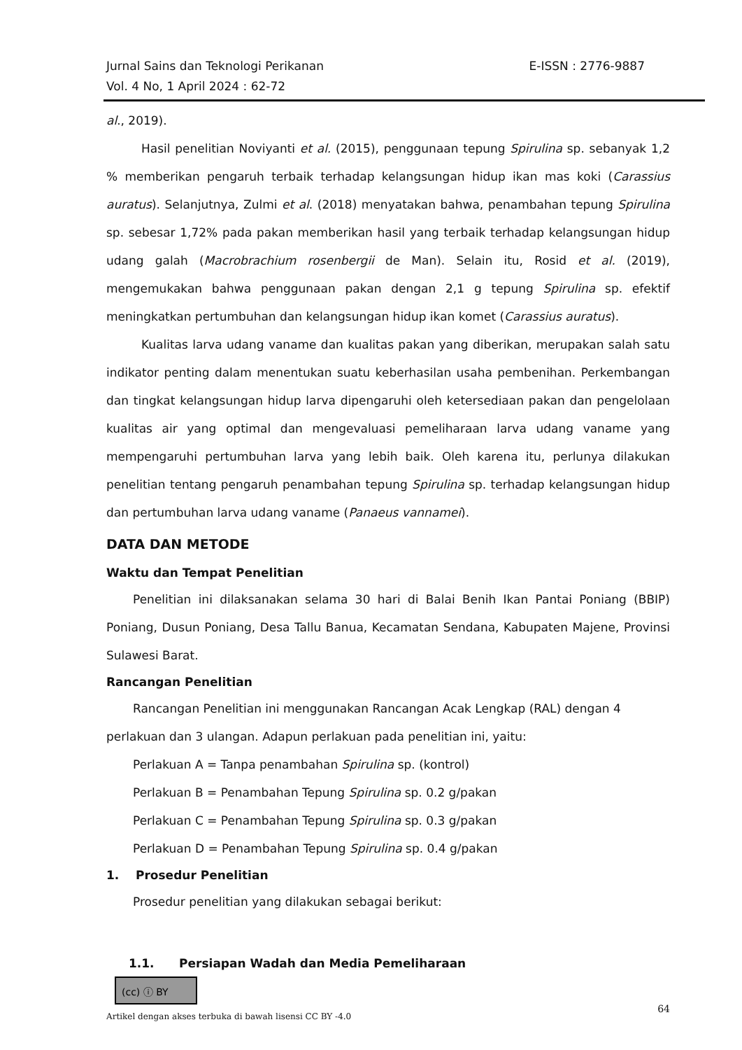E-ISSN : 2776-9887 Jurnal Sains dan Teknologi Perikanan
Vol. 4 No, 1 April 2024 : 62-72
al., 2019).
Hasil penelitian Noviyanti et al. (2015), penggunaan tepung Spirulina sp. sebanyak 1,2 % memberikan pengaruh terbaik terhadap kelangsungan hidup ikan mas koki (Carassius auratus). Selanjutnya, Zulmi et al. (2018) menyatakan bahwa, penambahan tepung Spirulina sp. sebesar 1,72% pada pakan memberikan hasil yang terbaik terhadap kelangsungan hidup udang galah (Macrobrachium rosenbergii de Man). Selain itu, Rosid et al. (2019), mengemukakan bahwa penggunaan pakan dengan 2,1 g tepung Spirulina sp. efektif meningkatkan pertumbuhan dan kelangsungan hidup ikan komet (Carassius auratus).
Kualitas larva udang vaname dan kualitas pakan yang diberikan, merupakan salah satu indikator penting dalam menentukan suatu keberhasilan usaha pembenihan. Perkembangan dan tingkat kelangsungan hidup larva dipengaruhi oleh ketersediaan pakan dan pengelolaan kualitas air yang optimal dan mengevaluasi pemeliharaan larva udang vaname yang mempengaruhi pertumbuhan larva yang lebih baik. Oleh karena itu, perlunya dilakukan penelitian tentang pengaruh penambahan tepung Spirulina sp. terhadap kelangsungan hidup dan pertumbuhan larva udang vaname (Panaeus vannamei).
DATA DAN METODE
Waktu dan Tempat Penelitian
Penelitian ini dilaksanakan selama 30 hari di Balai Benih Ikan Pantai Poniang (BBIP) Poniang, Dusun Poniang, Desa Tallu Banua, Kecamatan Sendana, Kabupaten Majene, Provinsi Sulawesi Barat.
Rancangan Penelitian
Rancangan Penelitian ini menggunakan Rancangan Acak Lengkap (RAL) dengan 4 perlakuan dan 3 ulangan. Adapun perlakuan pada penelitian ini, yaitu:
Perlakuan A = Tanpa penambahan Spirulina sp. (kontrol)
Perlakuan B = Penambahan Tepung Spirulina sp. 0.2 g/pakan
Perlakuan C = Penambahan Tepung Spirulina sp. 0.3 g/pakan
Perlakuan D = Penambahan Tepung Spirulina sp. 0.4 g/pakan
1. Prosedur Penelitian
Prosedur penelitian yang dilakukan sebagai berikut:
1.1. Persiapan Wadah dan Media Pemeliharaan
(cc) ⓘ BY
64
Artikel dengan akses terbuka di bawah lisensi CC BY -4.0